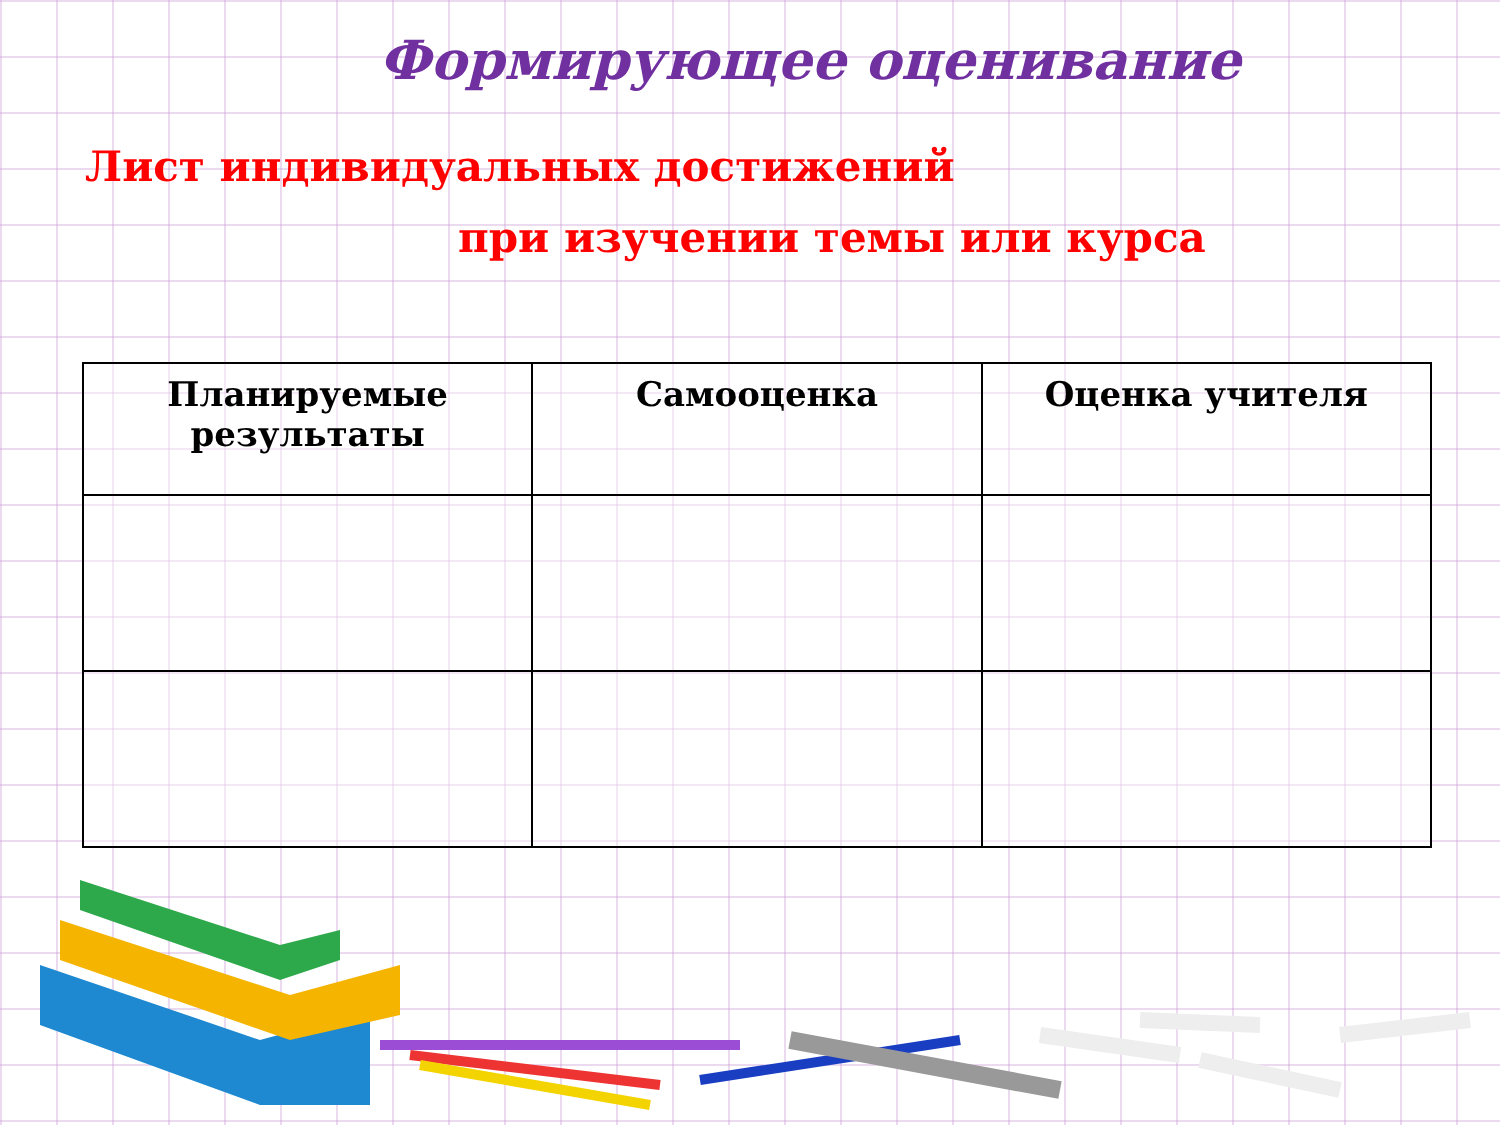Формирующее оценивание
Лист индивидуальных достижений
при изучении темы или курса
| Планируемые результаты | Самооценка | Оценка учителя |
| --- | --- | --- |